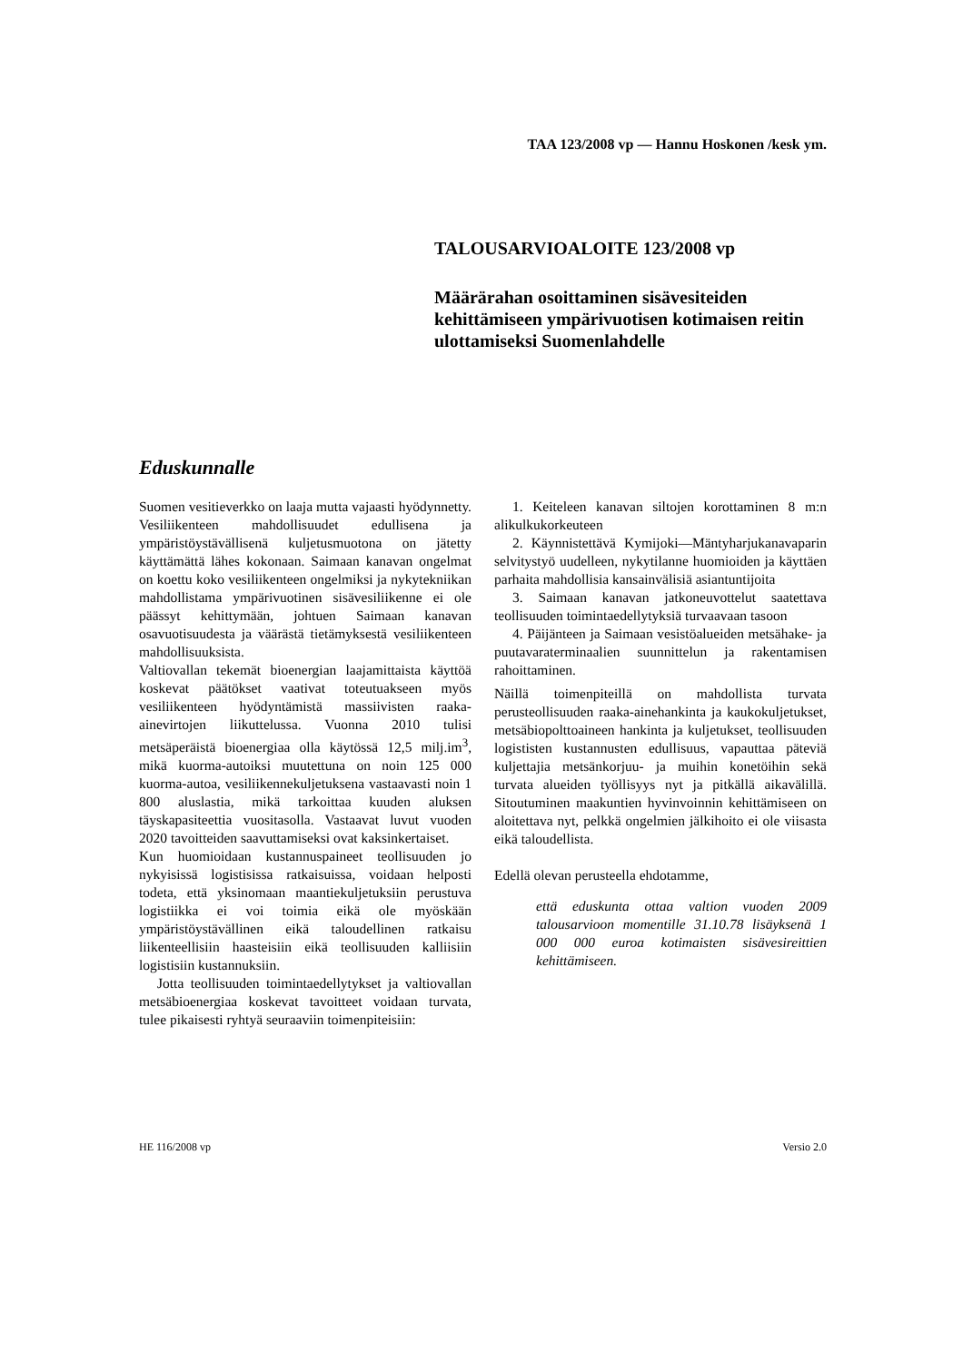TAA 123/2008 vp — Hannu Hoskonen /kesk ym.
TALOUSARVIOALOITE 123/2008 vp
Määrärahan osoittaminen sisävesiteiden kehittämiseen ympärivuotisen kotimaisen reitin ulottamiseksi Suomenlahdelle
Eduskunnalle
Suomen vesitieverkko on laaja mutta vajaasti hyödynnetty. Vesiliikenteen mahdollisuudet edullisena ja ympäristöystävällisenä kuljetusmuotona on jätetty käyttämättä lähes kokonaan. Saimaan kanavan ongelmat on koettu koko vesiliikenteen ongelmiksi ja nykytekniikan mahdollistama ympärivuotinen sisävesiliikenne ei ole päässyt kehittymään, johtuen Saimaan kanavan osavuotisuudesta ja väärästä tietämyksestä vesiliikenteen mahdollisuuksista.
Valtiovallan tekemät bioenergian laajamittaista käyttöä koskevat päätökset vaativat toteutuakseen myös vesiliikenteen hyödyntämistä massiivisten raaka-ainevirtojen liikuttelussa. Vuonna 2010 tulisi metsäperäistä bioenergiaa olla käytössä 12,5 milj.im<sup>3</sup>, mikä kuorma-autoiksi muutettuna on noin 125 000 kuorma-autoa, vesiliikennekuljetuksena vastaavasti noin 1 800 aluslastia, mikä tarkoittaa kuuden aluksen täyskapasiteettia vuositasolla. Vastaavat luvut vuoden 2020 tavoitteiden saavuttamiseksi ovat kaksinkertaiset.
Kun huomioidaan kustannuspaineet teollisuuden jo nykyisissä logistisissa ratkaisuissa, voidaan helposti todeta, että yksinomaan maantiekuljetuksiin perustuva logistiikka ei voi toimia eikä ole myöskään ympäristöystävällinen eikä taloudellinen ratkaisu liikenteellisiin haasteisiin eikä teollisuuden kalliisiin logistisiin kustannuksiin.
Jotta teollisuuden toimintaedellytykset ja valtiovallan metsäbioenergiaa koskevat tavoitteet voidaan turvata, tulee pikaisesti ryhtyä seuraaviin toimenpiteisiin:
1. Keiteleen kanavan siltojen korottaminen 8 m:n alikulkukorkeuteen
2. Käynnistettävä Kymijoki—Mäntyharjukanavaparin selvitystyö uudelleen, nykytilanne huomioiden ja käyttäen parhaita mahdollisia kansainvälisiä asiantuntijoita
3. Saimaan kanavan jatkoneuvottelut saatettava teollisuuden toimintaedellytyksiä turvaavaan tasoon
4. Päijänteen ja Saimaan vesistöalueiden metsähake- ja puutavaraterminaalien suunnittelun ja rakentamisen rahoittaminen.
Näillä toimenpiteillä on mahdollista turvata perusteollisuuden raaka-ainehankinta ja kaukokuljetukset, metsäbiopolttoaineen hankinta ja kuljetukset, teollisuuden logististen kustannusten edullisuus, vapauttaa päteviä kuljettajia metsänkorjuu- ja muihin konetöihin sekä turvata alueiden työllisyys nyt ja pitkällä aikavälillä. Sitoutuminen maakuntien hyvinvoinnin kehittämiseen on aloitettava nyt, pelkkä ongelmien jälkihoito ei ole viisasta eikä taloudellista.
Edellä olevan perusteella ehdotamme,
että eduskunta ottaa valtion vuoden 2009 talousarvioon momentille 31.10.78 lisäyksenä 1 000 000 euroa kotimaisten sisävesireittien kehittämiseen.
HE 116/2008 vp Versio 2.0